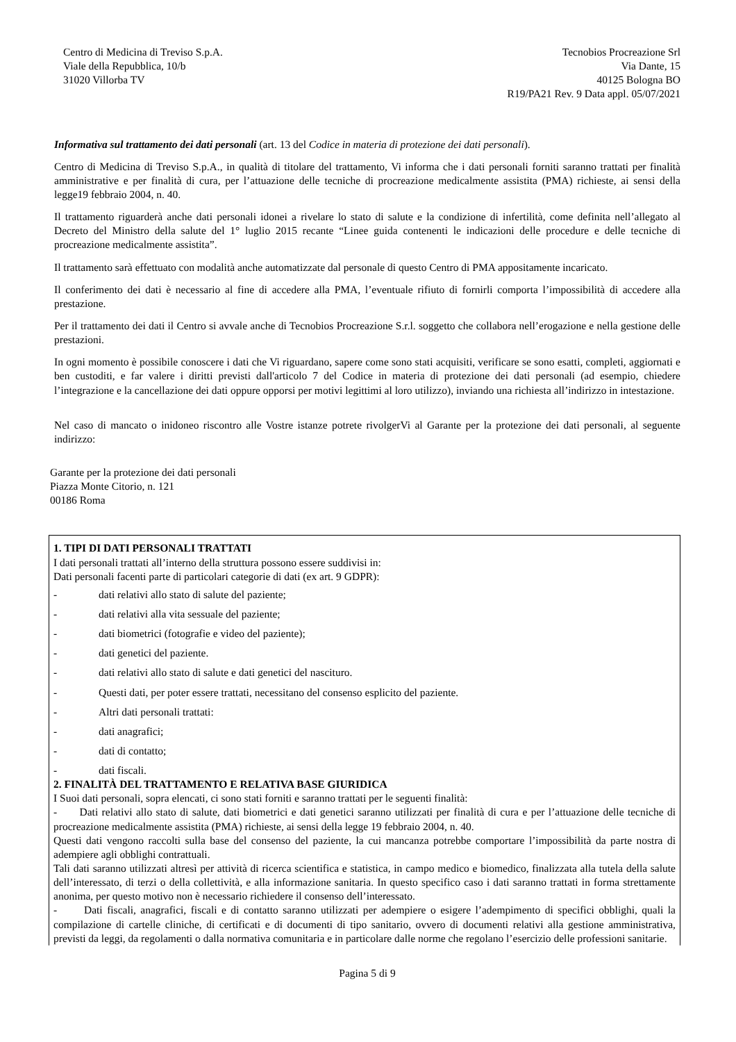Centro di Medicina di Treviso S.p.A.
Viale della Repubblica, 10/b
31020 Villorba TV
Tecnobios Procreazione Srl
Via Dante, 15
40125 Bologna BO
R19/PA21 Rev. 9 Data appl. 05/07/2021
Informativa sul trattamento dei dati personali (art. 13 del Codice in materia di protezione dei dati personali).
Centro di Medicina di Treviso S.p.A., in qualità di titolare del trattamento, Vi informa che i dati personali forniti saranno trattati per finalità amministrative e per finalità di cura, per l’attuazione delle tecniche di procreazione medicalmente assistita (PMA) richieste, ai sensi della legge19 febbraio 2004, n. 40.
Il trattamento riguarderà anche dati personali idonei a rivelare lo stato di salute e la condizione di infertilità, come definita nell’allegato al Decreto del Ministro della salute del 1° luglio 2015 recante “Linee guida contenenti le indicazioni delle procedure e delle tecniche di procreazione medicalmente assistita”.
Il trattamento sarà effettuato con modalità anche automatizzate dal personale di questo Centro di PMA appositamente incaricato.
Il conferimento dei dati è necessario al fine di accedere alla PMA, l’eventuale rifiuto di fornirli comporta l’impossibilità di accedere alla prestazione.
Per il trattamento dei dati il Centro si avvale anche di Tecnobios Procreazione S.r.l. soggetto che collabora nell’erogazione e nella gestione delle prestazioni.
In ogni momento è possibile conoscere i dati che Vi riguardano, sapere come sono stati acquisiti, verificare se sono esatti, completi, aggiornati e ben custoditi, e far valere i diritti previsti dall'articolo 7 del Codice in materia di protezione dei dati personali (ad esempio, chiedere l’integrazione e la cancellazione dei dati oppure opporsi per motivi legittimi al loro utilizzo), inviando una richiesta all’indirizzo in intestazione.
Nel caso di mancato o inidoneo riscontro alle Vostre istanze potrete rivolgerVi al Garante per la protezione dei dati personali, al seguente indirizzo:
Garante per la protezione dei dati personali
Piazza Monte Citorio, n. 121
00186 Roma
1. TIPI DI DATI PERSONALI TRATTATI
I dati personali trattati all’interno della struttura possono essere suddivisi in:
Dati personali facenti parte di particolari categorie di dati (ex art. 9 GDPR):
- dati relativi allo stato di salute del paziente;
- dati relativi alla vita sessuale del paziente;
- dati biometrici (fotografie e video del paziente);
- dati genetici del paziente.
- dati relativi allo stato di salute e dati genetici del nascituro.
- Questi dati, per poter essere trattati, necessitano del consenso esplicito del paziente.
- Altri dati personali trattati:
- dati anagrafici;
- dati di contatto;
- dati fiscali.
2. FINALITÀ DEL TRATTAMENTO E RELATIVA BASE GIURIDICA
I Suoi dati personali, sopra elencati, ci sono stati forniti e saranno trattati per le seguenti finalità:
- Dati relativi allo stato di salute, dati biometrici e dati genetici saranno utilizzati per finalità di cura e per l’attuazione delle tecniche di procreazione medicalmente assistita (PMA) richieste, ai sensi della legge 19 febbraio 2004, n. 40.
Questi dati vengono raccolti sulla base del consenso del paziente, la cui mancanza potrebbe comportare l’impossibilità da parte nostra di adempiere agli obblighi contrattuali.
Tali dati saranno utilizzati altresì per attività di ricerca scientifica e statistica, in campo medico e biomedico, finalizzata alla tutela della salute dell’interessato, di terzi o della collettività, e alla informazione sanitaria. In questo specifico caso i dati saranno trattati in forma strettamente anonima, per questo motivo non è necessario richiedere il consenso dell’interessato.
- Dati fiscali, anagrafici, fiscali e di contatto saranno utilizzati per adempiere o esigere l’adempimento di specifici obblighi, quali la compilazione di cartelle cliniche, di certificati e di documenti di tipo sanitario, ovvero di documenti relativi alla gestione amministrativa, previsti da leggi, da regolamenti o dalla normativa comunitaria e in particolare dalle norme che regolano l’esercizio delle professioni sanitarie.
Pagina 5 di 9